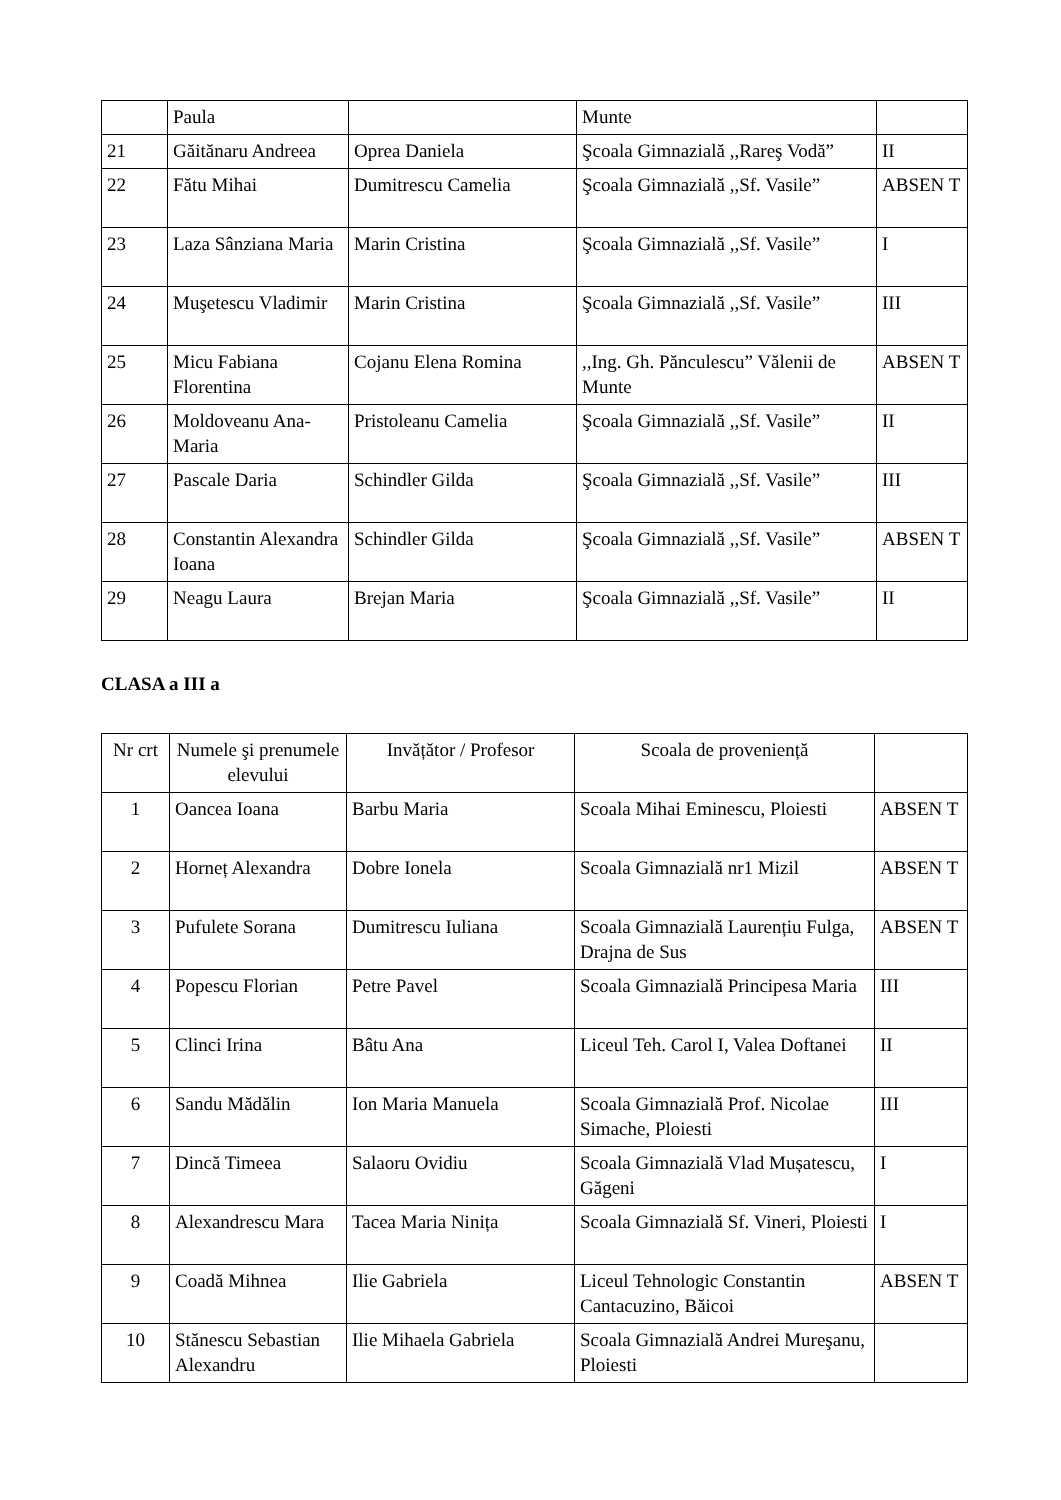| | Paula | | Munte | |
| 21 | Găitănaru Andreea | Oprea Daniela | Şcoala Gimnazială ,,Rareş Vodă” | II |
| 22 | Fătu Mihai | Dumitrescu Camelia | Şcoala Gimnazială ,,Sf. Vasile” | ABSEN T |
| 23 | Laza Sânziana Maria | Marin Cristina | Şcoala Gimnazială ,,Sf. Vasile” | I |
| 24 | Muşetescu Vladimir | Marin Cristina | Şcoala Gimnazială ,,Sf. Vasile” | III |
| 25 | Micu Fabiana Florentina | Cojanu Elena Romina | ,,Ing. Gh. Pănculescu” Vălenii de Munte | ABSEN T |
| 26 | Moldoveanu Ana-Maria | Pristoleanu Camelia | Şcoala Gimnazială ,,Sf. Vasile” | II |
| 27 | Pascale Daria | Schindler Gilda | Şcoala Gimnazială ,,Sf. Vasile” | III |
| 28 | Constantin Alexandra Ioana | Schindler Gilda | Şcoala Gimnazială ,,Sf. Vasile” | ABSEN T |
| 29 | Neagu Laura | Brejan Maria | Şcoala Gimnazială ,,Sf. Vasile” | II |
CLASA a III a
| Nr crt | Numele şi prenumele elevului | Invățător / Profesor | Scoala de proveniență | |
| --- | --- | --- | --- | --- |
| 1 | Oancea Ioana | Barbu Maria | Scoala Mihai Eminescu, Ploiesti | ABSEN T |
| 2 | Horneț Alexandra | Dobre Ionela | Scoala Gimnazială nr1 Mizil | ABSEN T |
| 3 | Pufulete Sorana | Dumitrescu Iuliana | Scoala Gimnazială Laurențiu Fulga, Drajna de Sus | ABSEN T |
| 4 | Popescu Florian | Petre Pavel | Scoala Gimnazială Principesa Maria | III |
| 5 | Clinci Irina | Bâtu Ana | Liceul Teh. Carol I, Valea Doftanei | II |
| 6 | Sandu Mădălin | Ion Maria Manuela | Scoala Gimnazială Prof. Nicolae Simache, Ploiesti | III |
| 7 | Dincă Timeea | Salaoru Ovidiu | Scoala Gimnazială Vlad Mușatescu, Găgeni | I |
| 8 | Alexandrescu Mara | Tacea Maria Ninița | Scoala Gimnazială Sf. Vineri, Ploiesti | I |
| 9 | Coadă Mihnea | Ilie Gabriela | Liceul Tehnologic Constantin Cantacuzino, Băicoi | ABSEN T |
| 10 | Stănescu Sebastian Alexandru | Ilie Mihaela Gabriela | Scoala Gimnazială Andrei Mureşanu, Ploiesti | |